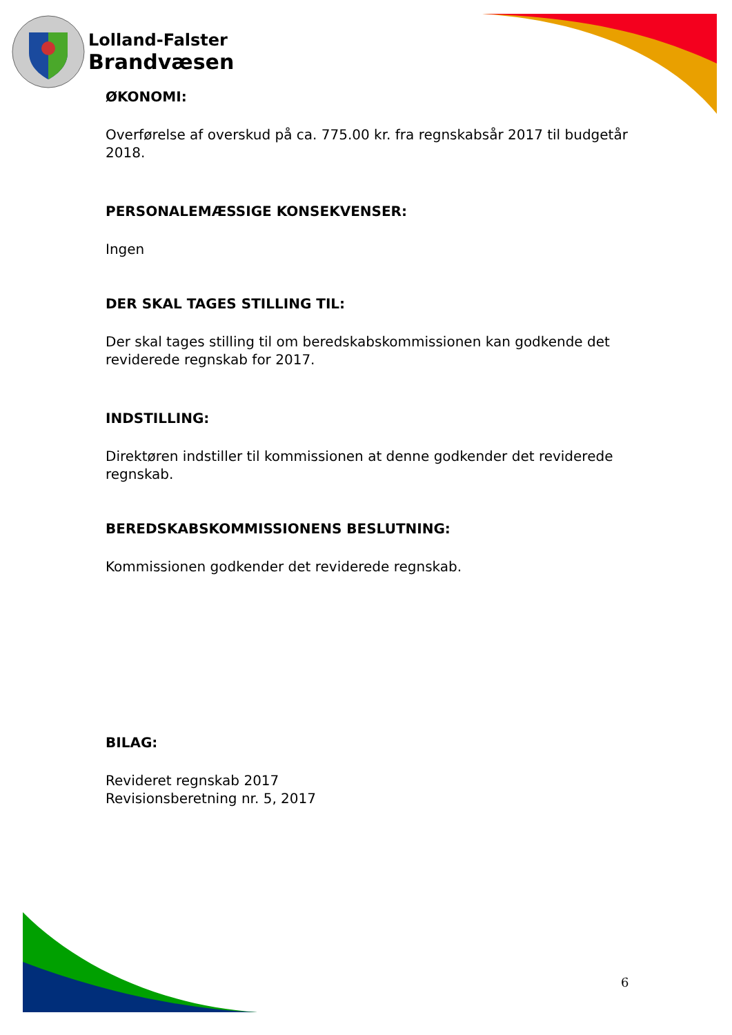Lolland-Falster
Brandvæsen
ØKONOMI:
Overførelse af overskud på ca. 775.00 kr. fra regnskabsår 2017 til budgetår 2018.
PERSONALEMÆSSIGE KONSEKVENSER:
Ingen
DER SKAL TAGES STILLING TIL:
Der skal tages stilling til om beredskabskommissionen kan godkende det reviderede regnskab for 2017.
INDSTILLING:
Direktøren indstiller til kommissionen at denne godkender det reviderede regnskab.
BEREDSKABSKOMMISSIONENS BESLUTNING:
Kommissionen godkender det reviderede regnskab.
BILAG:
Revideret regnskab 2017
Revisionsberetning nr. 5, 2017
6